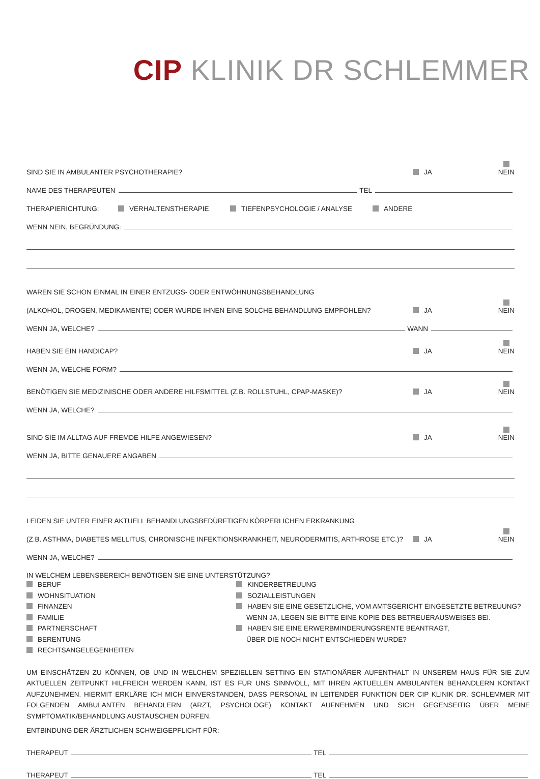CIP KLINIK DR SCHLEMMER
SIND SIE IN AMBULANTER PSYCHOTHERAPIE? JA NEIN
NAME DES THERAPEUTEN TEL
THERAPIERICHTUNG: VERHALTENSTHERAPIE TIEFENPSYCHOLOGIE / ANALYSE ANDERE
WENN NEIN, BEGRÜNDUNG:
WAREN SIE SCHON EINMAL IN EINER ENTZUGS- ODER ENTWÖHNUNGSBEHANDLUNG
(ALKOHOL, DROGEN, MEDIKAMENTE) ODER WURDE IHNEN EINE SOLCHE BEHANDLUNG EMPFOHLEN? JA NEIN
WENN JA, WELCHE? WANN
HABEN SIE EIN HANDICAP? JA NEIN
WENN JA, WELCHE FORM?
BENÖTIGEN SIE MEDIZINISCHE ODER ANDERE HILFSMITTEL (Z.B. ROLLSTUHL, CPAP-MASKE)? JA NEIN
WENN JA, WELCHE?
SIND SIE IM ALLTAG AUF FREMDE HILFE ANGEWIESEN? JA NEIN
WENN JA, BITTE GENAUERE ANGABEN
LEIDEN SIE UNTER EINER AKTUELL BEHANDLUNGSBEDÜRFTIGEN KÖRPERLICHEN ERKRANKUNG
(Z.B. ASTHMA, DIABETES MELLITUS, CHRONISCHE INFEKTIONSKRANKHEIT, NEURODERMITIS, ARTHROSE ETC.)? JA NEIN
WENN JA, WELCHE?
IN WELCHEM LEBENSBEREICH BENÖTIGEN SIE EINE UNTERSTÜTZUNG?
BERUF
WOHNSITUATION
FINANZEN
FAMILIE
PARTNERSCHAFT
BERENTUNG
RECHTSANGELEGENHEITEN
KINDERBETREUUNG
SOZIALLEISTUNGEN
HABEN SIE EINE GESETZLICHE, VOM AMTSGERICHT EINGESETZTE BETREUUNG?
WENN JA, LEGEN SIE BITTE EINE KOPIE DES BETREUERAUSWEISES BEI.
HABEN SIE EINE ERWERBMINDERUNGSRENTE BEANTRAGT,
ÜBER DIE NOCH NICHT ENTSCHIEDEN WURDE?
UM EINSCHÄTZEN ZU KÖNNEN, OB UND IN WELCHEM SPEZIELLEN SETTING EIN STATIONÄRER AUFENTHALT IN UNSEREM HAUS FÜR SIE ZUM AKTUELLEN ZEITPUNKT HILFREICH WERDEN KANN, IST ES FÜR UNS SINNVOLL, MIT IHREN AKTUELLEN AMBULANTEN BEHANDLERN KONTAKT AUFZUNEHMEN. HIERMIT ERKLÄRE ICH MICH EINVERSTANDEN, DASS PERSONAL IN LEITENDER FUNKTION DER CIP KLINIK DR. SCHLEMMER MIT FOLGENDEN AMBULANTEN BEHANDLERN (ARZT, PSYCHOLOGE) KONTAKT AUFNEHMEN UND SICH GEGENSEITIG ÜBER MEINE SYMPTOMATIK/BEHANDLUNG AUSTAUSCHEN DÜRFEN.
ENTBINDUNG DER ÄRZTLICHEN SCHWEIGEPFLICHT FÜR:
THERAPEUT TEL
THERAPEUT TEL